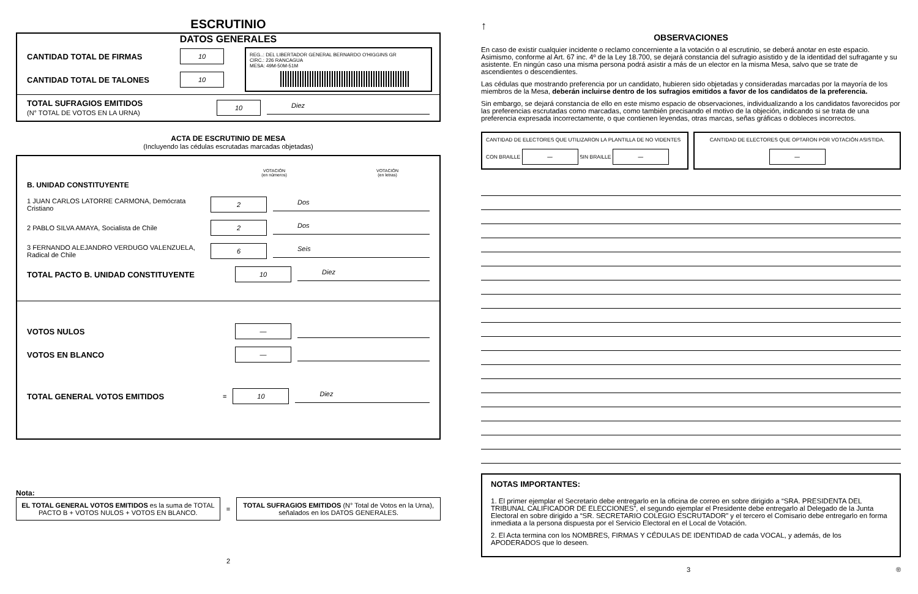ESCRUTINIO
DATOS GENERALES
CANTIDAD TOTAL DE FIRMAS 10
CANTIDAD TOTAL DE TALONES 10
REG..: DEL LIBERTADOR GENERAL BERNARDO O'HIGGINS GR
CIRC.: 226 RANCAGUA
MESA: 49M-50M-51M
TOTAL SUFRAGIOS EMITIDOS
(N° TOTAL DE VOTOS EN LA URNA) 10 Diez
ACTA DE ESCRUTINIO DE MESA
(Incluyendo las cédulas escrutadas marcadas objetadas)
VOTACIÓN
(en números) VOTACIÓN
(en letras)
B. UNIDAD CONSTITUYENTE
1 JUAN CARLOS LATORRE CARMONA, Demócrata Cristiano 2 Dos
2 PABLO SILVA AMAYA, Socialista de Chile 2 Dos
3 FERNANDO ALEJANDRO VERDUGO VALENZUELA, Radical de Chile 6 Seis
TOTAL PACTO B. UNIDAD CONSTITUYENTE 10 Diez
VOTOS NULOS —
VOTOS EN BLANCO —
TOTAL GENERAL VOTOS EMITIDOS = 10 Diez
Nota:
EL TOTAL GENERAL VOTOS EMITIDOS es la suma de TOTAL PACTO B + VOTOS NULOS + VOTOS EN BLANCO.
=
TOTAL SUFRAGIOS EMITIDOS (N° Total de Votos en la Urna), señalados en los DATOS GENERALES.
2
↑
OBSERVACIONES
En caso de existir cualquier incidente o reclamo concerniente a la votación o al escrutinio, se deberá anotar en este espacio. Asimismo, conforme al Art. 67 inc. 4º de la Ley 18.700, se dejará constancia del sufragio asistido y de la identidad del sufragante y su asistente. En ningún caso una misma persona podrá asistir a más de un elector en la misma Mesa, salvo que se trate de ascendientes o descendientes.
Las cédulas que mostrando preferencia por un candidato, hubieren sido objetadas y consideradas marcadas por la mayoría de los miembros de la Mesa, deberán incluirse dentro de los sufragios emitidos a favor de los candidatos de la preferencia.
Sin embargo, se dejará constancia de ello en este mismo espacio de observaciones, individualizando a los candidatos favorecidos por las preferencias escrutadas como marcadas, como también precisando el motivo de la objeción, indicando si se trata de una preferencia expresada incorrectamente, o que contienen leyendas, otras marcas, señas gráficas o dobleces incorrectos.
CANTIDAD DE ELECTORES QUE UTILIZARON LA PLANTILLA DE NO VIDENTES
CON BRAILLE — SIN BRAILLE —
CANTIDAD DE ELECTORES QUE OPTARON POR VOTACIÓN ASISTIDA.
—
NOTAS IMPORTANTES:
1. El primer ejemplar el Secretario debe entregarlo en la oficina de correo en sobre dirigido a “SRA. PRESIDENTA DEL TRIBUNAL CALIFICADOR DE ELECCIONES”, el segundo ejemplar el Presidente debe entregarlo al Delegado de la Junta Electoral en sobre dirigido a “SR. SECRETARIO COLEGIO ESCRUTADOR” y el tercero el Comisario debe entregarlo en forma inmediata a la persona dispuesta por el Servicio Electoral en el Local de Votación.
2. El Acta termina con los NOMBRES, FIRMAS Y CÉDULAS DE IDENTIDAD de cada VOCAL, y además, de los APODERADOS que lo deseen.
3 ®